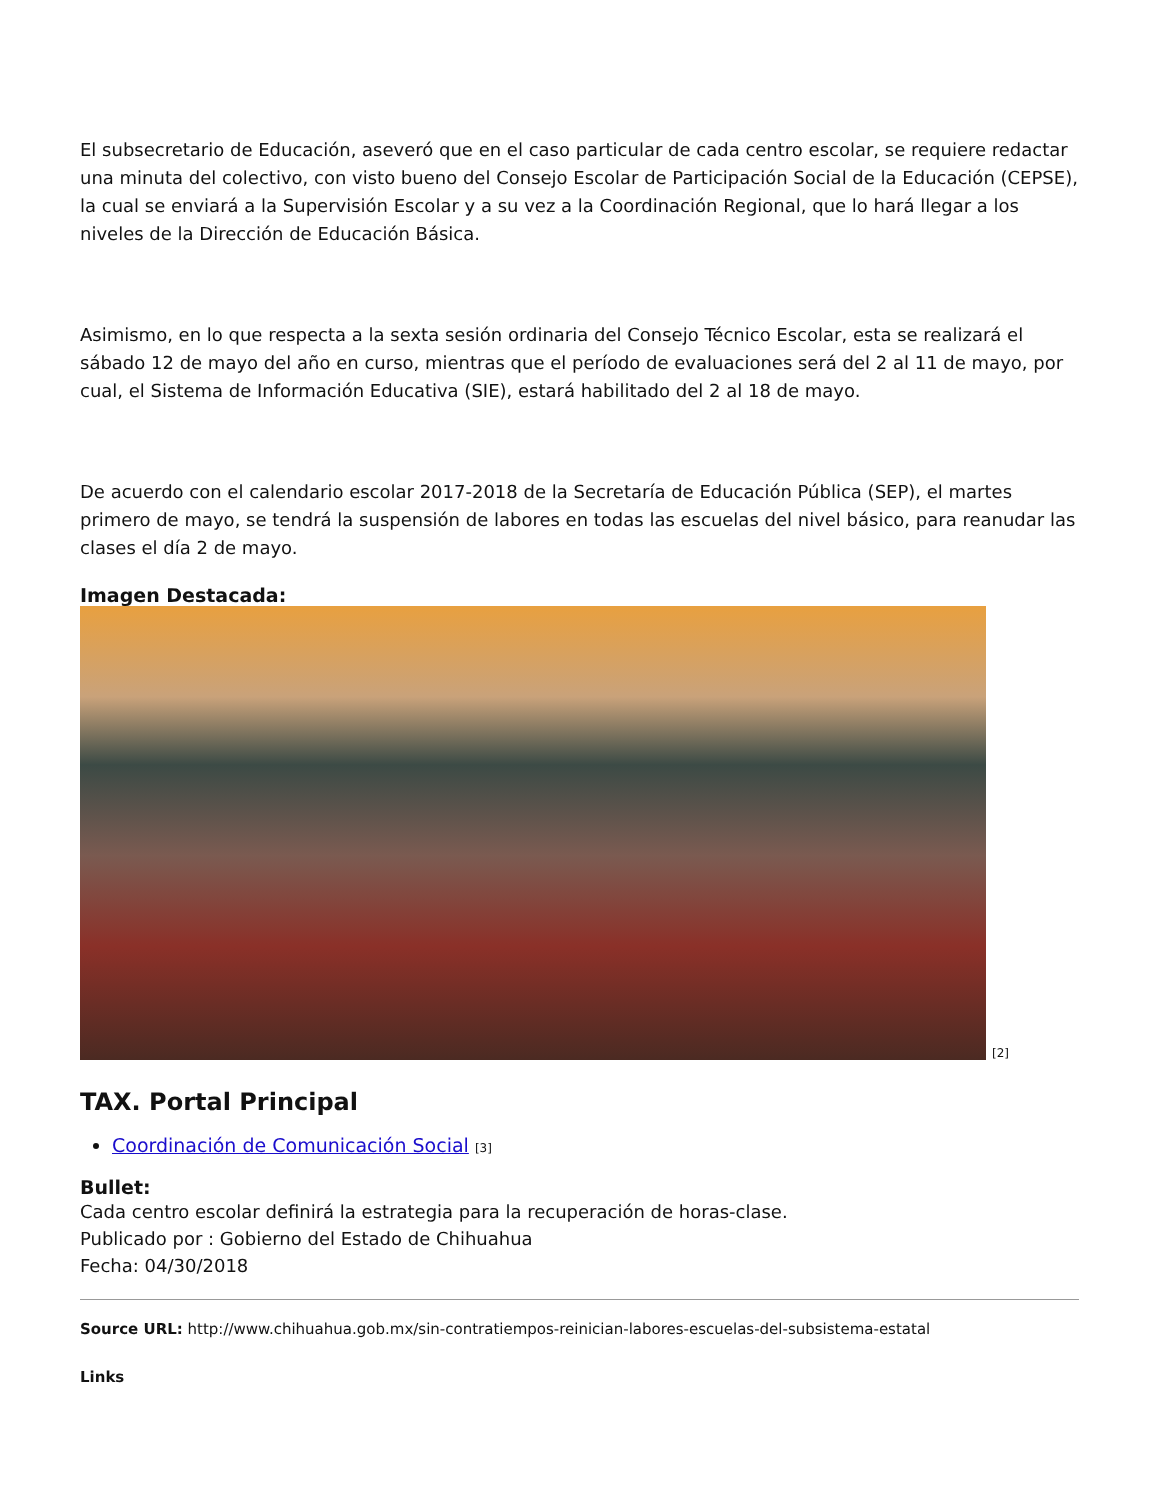El subsecretario de Educación, aseveró que en el caso particular de cada centro escolar, se requiere redactar una minuta del colectivo, con visto bueno del Consejo Escolar de Participación Social de la Educación (CEPSE), la cual se enviará a la Supervisión Escolar y a su vez a la Coordinación Regional, que lo hará llegar a los niveles de la Dirección de Educación Básica.
Asimismo, en lo que respecta a la sexta sesión ordinaria del Consejo Técnico Escolar, esta se realizará el sábado 12 de mayo del año en curso, mientras que el período de evaluaciones será del 2 al 11 de mayo, por cual, el Sistema de Información Educativa (SIE), estará habilitado del 2 al 18 de mayo.
De acuerdo con el calendario escolar 2017-2018 de la Secretaría de Educación Pública (SEP), el martes primero de mayo, se tendrá la suspensión de labores en todas las escuelas del nivel básico, para reanudar las clases el día 2 de mayo.
Imagen Destacada:
[2]
TAX. Portal Principal
Coordinación de Comunicación Social [3]
Bullet:
Cada centro escolar definirá la estrategia para la recuperación de horas-clase.
Publicado por : Gobierno del Estado de Chihuahua
Fecha: 04/30/2018
Source URL: http://www.chihuahua.gob.mx/sin-contratiempos-reinician-labores-escuelas-del-subsistema-estatal
Links